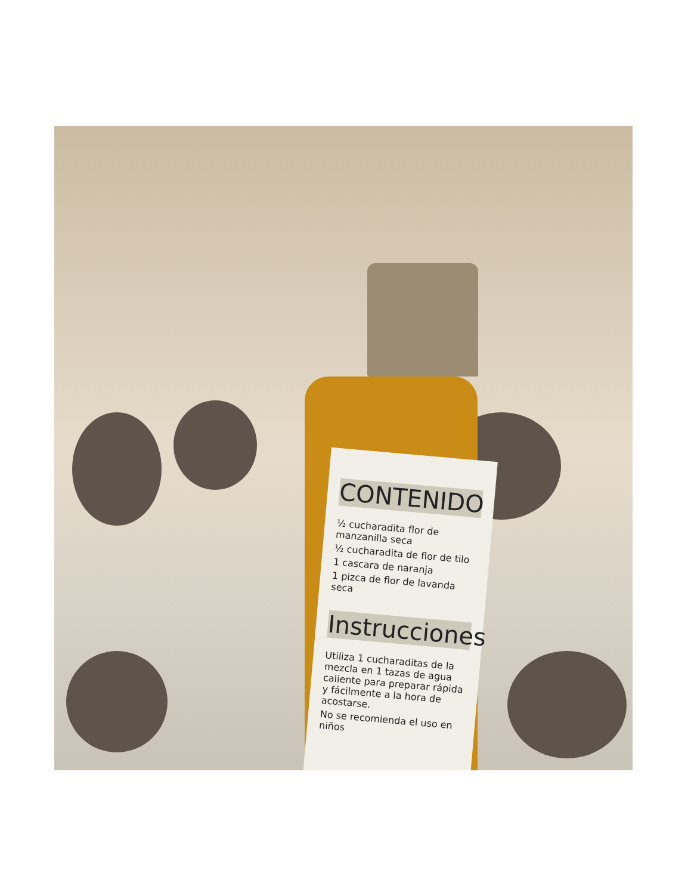CONTENIDO
½ cucharadita flor de manzanilla seca
½ cucharadita de flor de tilo
1 cascara de naranja
1 pizca de flor de lavanda seca
Instrucciones
Utiliza 1 cucharaditas de la mezcla en 1 tazas de agua caliente para preparar rápida y fácilmente a la hora de acostarse.
No se recomienda el uso en niños